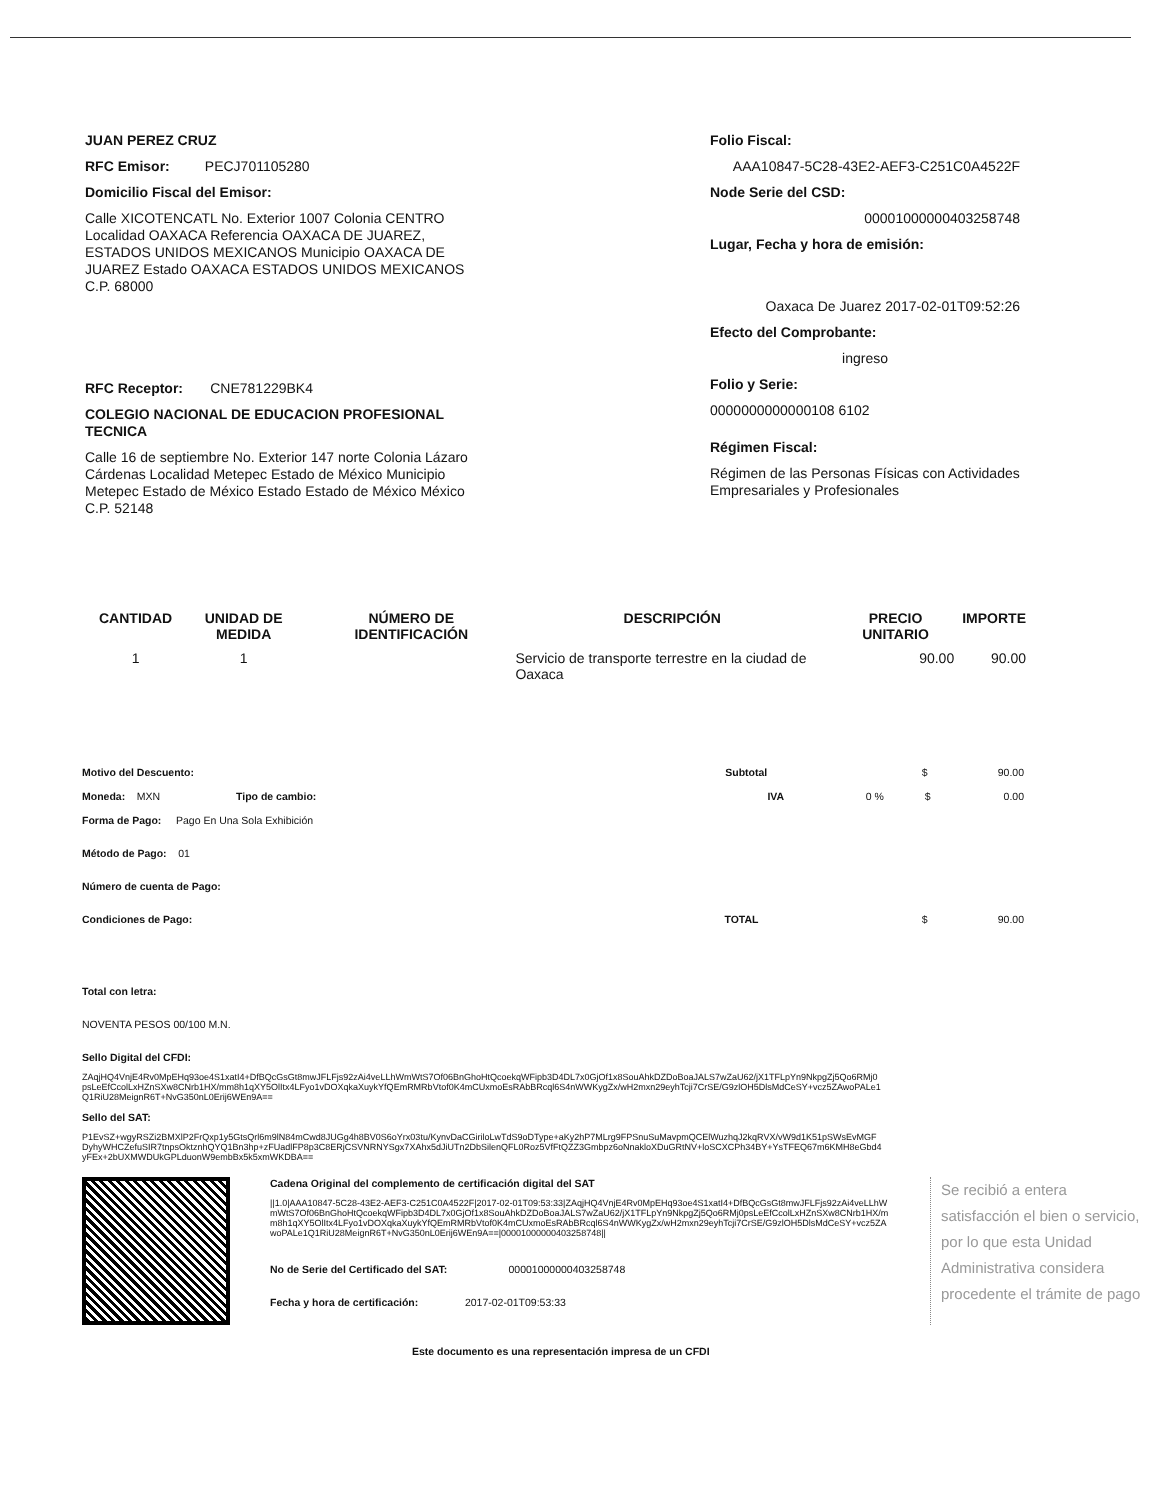JUAN PEREZ CRUZ
RFC Emisor: PECJ701105280
Domicilio Fiscal del Emisor:
Calle XICOTENCATL No. Exterior 1007 Colonia CENTRO Localidad OAXACA Referencia OAXACA DE JUAREZ, ESTADOS UNIDOS MEXICANOS Municipio OAXACA DE JUAREZ Estado OAXACA ESTADOS UNIDOS MEXICANOS C.P. 68000
RFC Receptor: CNE781229BK4
COLEGIO NACIONAL DE EDUCACION PROFESIONAL TECNICA
Calle 16 de septiembre No. Exterior 147 norte Colonia Lázaro Cárdenas Localidad Metepec Estado de México Municipio Metepec Estado de México Estado Estado de México México C.P. 52148
Folio Fiscal:
AAA10847-5C28-43E2-AEF3-C251C0A4522F
Node Serie del CSD:
00001000000403258748
Lugar, Fecha y hora de emisión:
Oaxaca De Juarez 2017-02-01T09:52:26
Efecto del Comprobante:
ingreso
Folio y Serie:
0000000000000108 6102
Régimen Fiscal:
Régimen de las Personas Físicas con Actividades Empresariales y Profesionales
| CANTIDAD | UNIDAD DE MEDIDA | NÚMERO DE IDENTIFICACIÓN | DESCRIPCIÓN | PRECIO UNITARIO | IMPORTE |
| --- | --- | --- | --- | --- | --- |
| 1 | 1 | | Servicio de transporte terrestre en la ciudad de Oaxaca | 90.00 | 90.00 |
Motivo del Descuento: Subtotal $ 90.00
Moneda: MXN Tipo de cambio: IVA 0 % $ 0.00
Forma de Pago: Pago En Una Sola Exhibición
Método de Pago: 01
Número de cuenta de Pago:
Condiciones de Pago: TOTAL $ 90.00
Total con letra:
NOVENTA PESOS 00/100 M.N.
Sello Digital del CFDI:
ZAqjHQ4VnjE4Rv0MpEHq93oe4S1xatI4+DfBQcGsGt8mwJFLFjs92zAi4veLLhWmWtS7Of06BnGhoHtQcoekqWFipb3D4DL7x0GjOf1x8SouAhkDZDoBoaJALS7wZaU62/jX1TFLpYn9NkpgZj5Qo6RMj0psLeEfCcolLxHZnSXw8CNrb1HX/mm8h1qXY5OlItx4LFyo1vDOXqkaXuykYfQEmRMRbVtof0K4mCUxmoEsRAbBRcql6S4nWWKygZx/wH2mxn29eyhTcji7CrSE/G9zlOH5DlsMdCeSY+vcz5ZAwoPALe1Q1RiU28MeignR6T+NvG350nL0Erij6WEn9A==
Sello del SAT:
P1EvSZ+wgyRSZi2BMXlP2FrQxp1y5GtsQrl6m9lN84mCwd8JUGg4h8BV0S6oYrx03tu/KynvDaCGiriloLwTdS9oDType+aKy2hP7MLrg9FPSnuSuMavpmQCElWuzhqJ2kqRVX/vW9d1K51pSWsEvMGFDyhyWHCZefuSIR7tnpsOktznhQYQ1Bn3hp+zFUadlFP8p3C8ERjCSVNRNYSgx7XAhx5dJiUTn2DbSilenQFL0Roz5VfFtQZZ3Gmbpz6oNnakloXDuGRtNV+loSCXCPh34BY+YsTFEQ67m6KMH8eGbd4yFEx+2bUXMWDUkGPLduonW9embBx5k5xmWKDBA==
Cadena Original del complemento de certificación digital del SAT
||1.0|AAA10847-5C28-43E2-AEF3-C251C0A4522F|2017-02-01T09:53:33|ZAqjHQ4VnjE4Rv0MpEHq93oe4S1xatI4+DfBQcGsGt8mwJFLFjs92zAi4veLLhWmWtS7Of06BnGhoHtQcoekqWFipb3D4DL7x0GjOf1x8SouAhkDZDoBoaJALS7wZaU62/jX1TFLpYn9NkpgZj5Qo6RMj0psLeEfCcolLxHZnSXw8CNrb1HX/mm8h1qXY5OlItx4LFyo1vDOXqkaXuykYfQEmRMRbVtof0K4mCUxmoEsRAbBRcql6S4nWWKygZx/wH2mxn29eyhTcji7CrSE/G9zlOH5DlsMdCeSY+vcz5ZAwoPALe1Q1RiU28MeignR6T+NvG350nL0Erij6WEn9A==|00001000000403258748||
No de Serie del Certificado del SAT: 00001000000403258748
Fecha y hora de certificación: 2017-02-01T09:53:33
Se recibió a entera satisfacción el bien o servicio, por lo que esta Unidad Administrativa considera procedente el trámite de pago
Este documento es una representación impresa de un CFDI